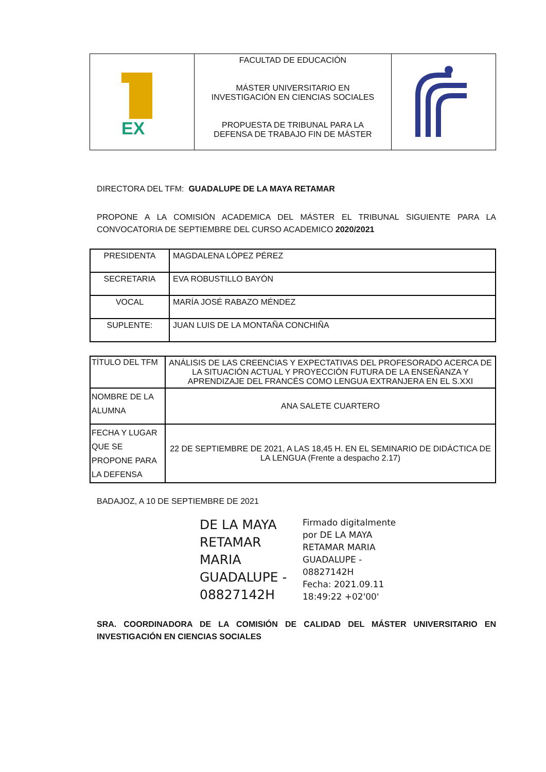| EX | FACULTAD DE EDUCACIÓN MÁSTER UNIVERSITARIO EN INVESTIGACIÓN EN CIENCIAS SOCIALES PROPUESTA DE TRIBUNAL PARA LA DEFENSA DE TRABAJO FIN DE MÁSTER | |
DIRECTORA DEL TFM: GUADALUPE DE LA MAYA RETAMAR
PROPONE A LA COMISIÓN ACADEMICA DEL MÁSTER EL TRIBUNAL SIGUIENTE PARA LA CONVOCATORIA DE SEPTIEMBRE DEL CURSO ACADEMICO 2020/2021
| PRESIDENTA | MAGDALENA LÓPEZ PÉREZ |
| SECRETARIA | EVA ROBUSTILLO BAYÓN |
| VOCAL | MARÍA JOSÉ RABAZO MÉNDEZ |
| SUPLENTE: | JUAN LUIS DE LA MONTAÑA CONCHIÑA |
| TÍTULO DEL TFM | ANÁLISIS DE LAS CREENCIAS Y EXPECTATIVAS DEL PROFESORADO ACERCA DE LA SITUACIÓN ACTUAL Y PROYECCIÓN FUTURA DE LA ENSEÑANZA Y APRENDIZAJE DEL FRANCÉS COMO LENGUA EXTRANJERA EN EL S.XXI |
| NOMBRE DE LA ALUMNA | ANA SALETE CUARTERO |
| FECHA Y LUGAR QUE SE PROPONE PARA LA DEFENSA | 22 DE SEPTIEMBRE DE 2021, A LAS 18,45 H. EN EL SEMINARIO DE DIDÁCTICA DE LA LENGUA (Frente a despacho 2.17) |
BADAJOZ, A 10 DE SEPTIEMBRE DE 2021
DE LA MAYA RETAMAR MARIA GUADALUPE - 08827142H
Firmado digitalmente
por DE LA MAYA
RETAMAR MARIA
GUADALUPE -
08827142H
Fecha: 2021.09.11
18:49:22 +02'00'
SRA. COORDINADORA DE LA COMISIÓN DE CALIDAD DEL MÁSTER UNIVERSITARIO EN INVESTIGACIÓN EN CIENCIAS SOCIALES